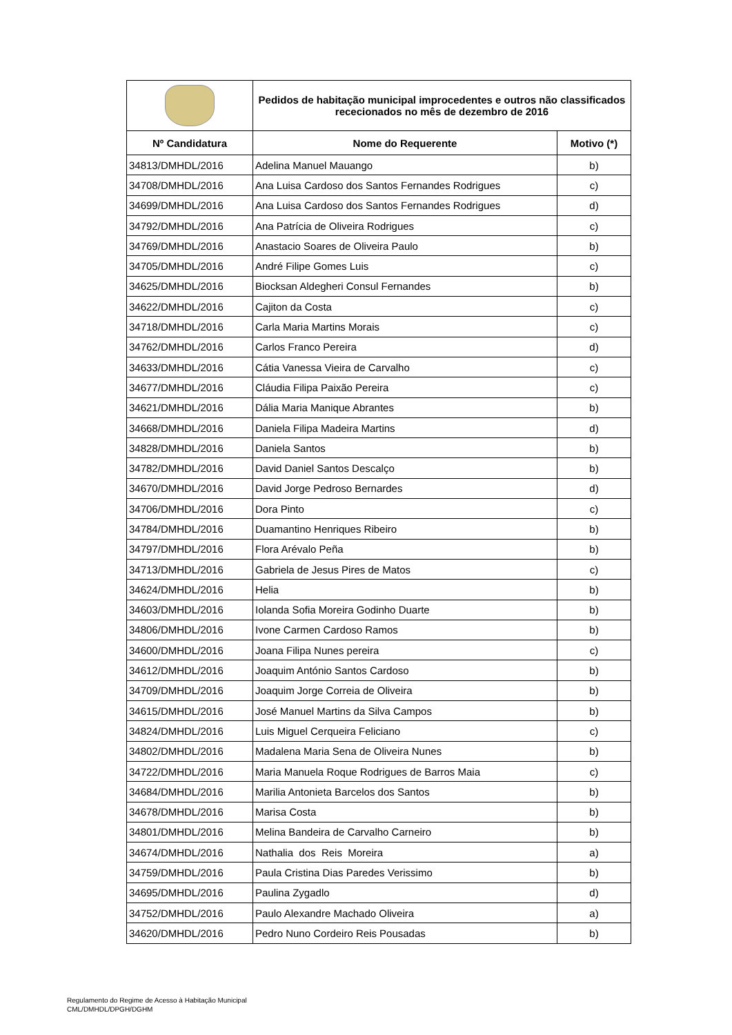| | Pedidos de habitação municipal improcedentes e outros não classificados rececionados no mês de dezembro de 2016 | |
| Nº Candidatura | Nome do Requerente | Motivo (*) |
| 34813/DMHDL/2016 | Adelina Manuel Mauango | b) |
| 34708/DMHDL/2016 | Ana Luisa Cardoso dos Santos Fernandes Rodrigues | c) |
| 34699/DMHDL/2016 | Ana Luisa Cardoso dos Santos Fernandes Rodrigues | d) |
| 34792/DMHDL/2016 | Ana Patrícia de Oliveira Rodrigues | c) |
| 34769/DMHDL/2016 | Anastacio Soares de Oliveira Paulo | b) |
| 34705/DMHDL/2016 | André Filipe Gomes Luis | c) |
| 34625/DMHDL/2016 | Biocksan Aldegheri Consul Fernandes | b) |
| 34622/DMHDL/2016 | Cajiton da Costa | c) |
| 34718/DMHDL/2016 | Carla Maria Martins Morais | c) |
| 34762/DMHDL/2016 | Carlos Franco Pereira | d) |
| 34633/DMHDL/2016 | Cátia Vanessa Vieira de Carvalho | c) |
| 34677/DMHDL/2016 | Cláudia Filipa Paixão Pereira | c) |
| 34621/DMHDL/2016 | Dália Maria Manique Abrantes | b) |
| 34668/DMHDL/2016 | Daniela Filipa Madeira Martins | d) |
| 34828/DMHDL/2016 | Daniela Santos | b) |
| 34782/DMHDL/2016 | David Daniel Santos Descalço | b) |
| 34670/DMHDL/2016 | David Jorge Pedroso Bernardes | d) |
| 34706/DMHDL/2016 | Dora Pinto | c) |
| 34784/DMHDL/2016 | Duamantino Henriques Ribeiro | b) |
| 34797/DMHDL/2016 | Flora Arévalo Peña | b) |
| 34713/DMHDL/2016 | Gabriela de Jesus Pires de Matos | c) |
| 34624/DMHDL/2016 | Helia | b) |
| 34603/DMHDL/2016 | Iolanda Sofia Moreira Godinho Duarte | b) |
| 34806/DMHDL/2016 | Ivone Carmen Cardoso Ramos | b) |
| 34600/DMHDL/2016 | Joana Filipa Nunes pereira | c) |
| 34612/DMHDL/2016 | Joaquim António Santos Cardoso | b) |
| 34709/DMHDL/2016 | Joaquim Jorge Correia de Oliveira | b) |
| 34615/DMHDL/2016 | José Manuel Martins da Silva Campos | b) |
| 34824/DMHDL/2016 | Luis Miguel Cerqueira Feliciano | c) |
| 34802/DMHDL/2016 | Madalena Maria Sena de Oliveira Nunes | b) |
| 34722/DMHDL/2016 | Maria Manuela Roque Rodrigues de Barros Maia | c) |
| 34684/DMHDL/2016 | Marilia Antonieta Barcelos dos Santos | b) |
| 34678/DMHDL/2016 | Marisa Costa | b) |
| 34801/DMHDL/2016 | Melina Bandeira de Carvalho Carneiro | b) |
| 34674/DMHDL/2016 | Nathalia dos Reis Moreira | a) |
| 34759/DMHDL/2016 | Paula Cristina Dias Paredes Verissimo | b) |
| 34695/DMHDL/2016 | Paulina Zygadlo | d) |
| 34752/DMHDL/2016 | Paulo Alexandre Machado Oliveira | a) |
| 34620/DMHDL/2016 | Pedro Nuno Cordeiro Reis Pousadas | b) |
Regulamento do Regime de Acesso à Habitação Municipal
CML/DMHDL/DPGH/DGHM